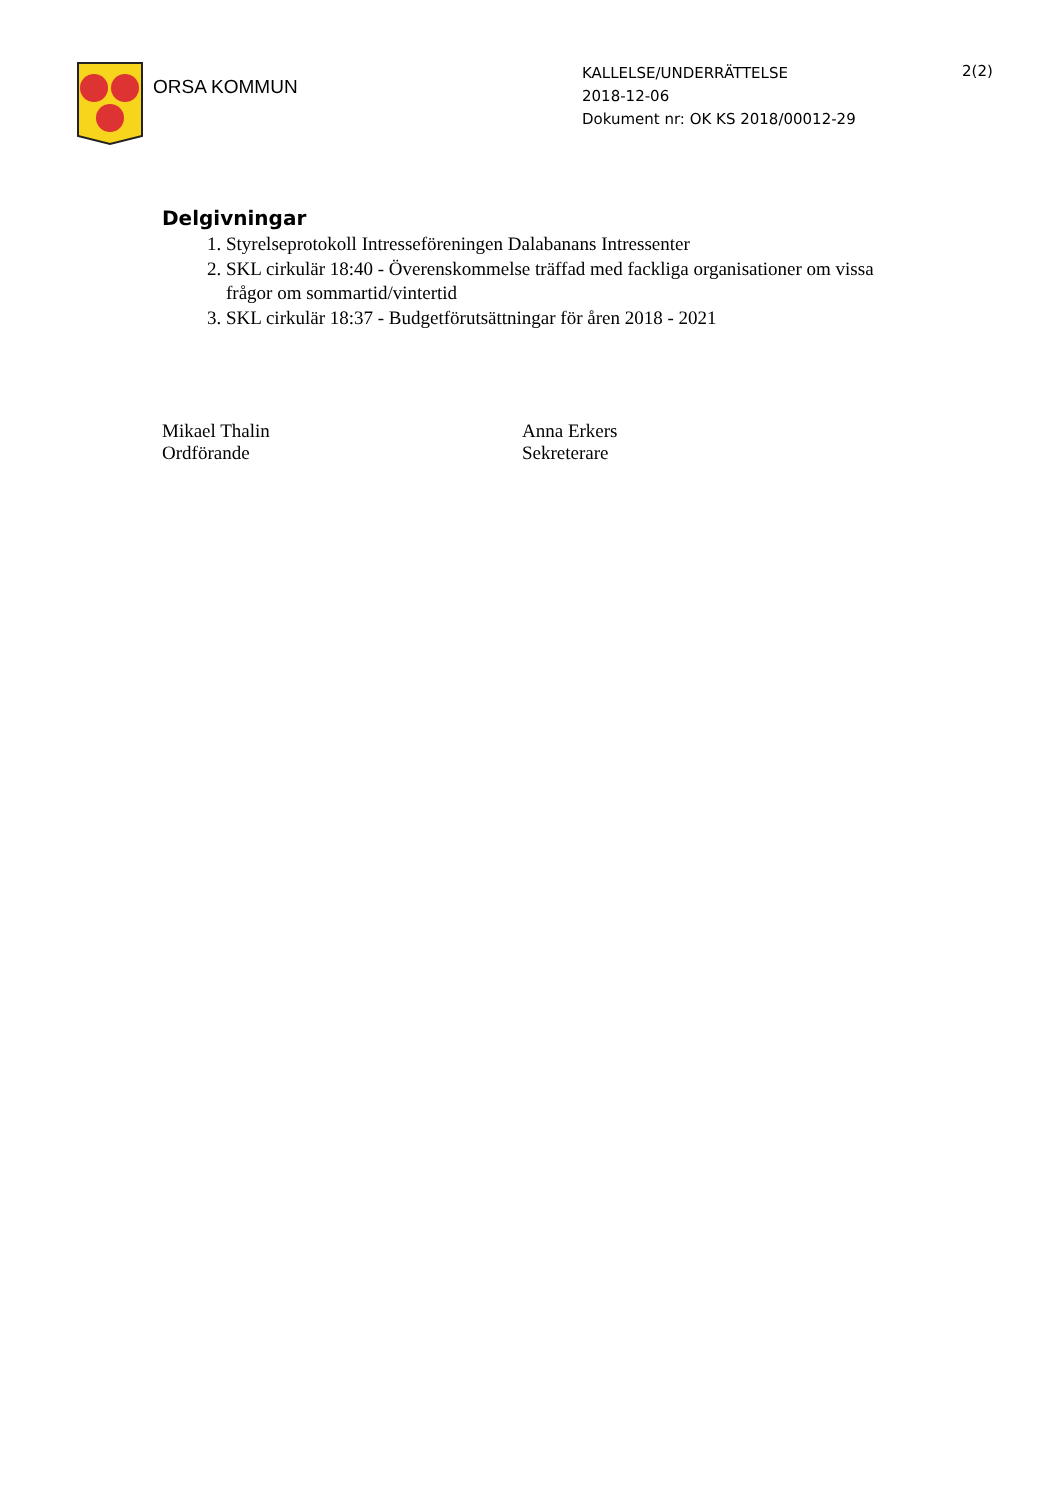ORSA KOMMUN
KALLELSE/UNDERRÄTTELSE
2018-12-06
Dokument nr: OK KS 2018/00012-29
2(2)
Delgivningar
1. Styrelseprotokoll Intresseföreningen Dalabanans Intressenter
2. SKL cirkulär 18:40 - Överenskommelse träffad med fackliga organisationer om vissa frågor om sommartid/vintertid
3. SKL cirkulär 18:37 - Budgetförutsättningar för åren 2018 - 2021
Mikael Thalin
Ordförande
Anna Erkers
Sekreterare